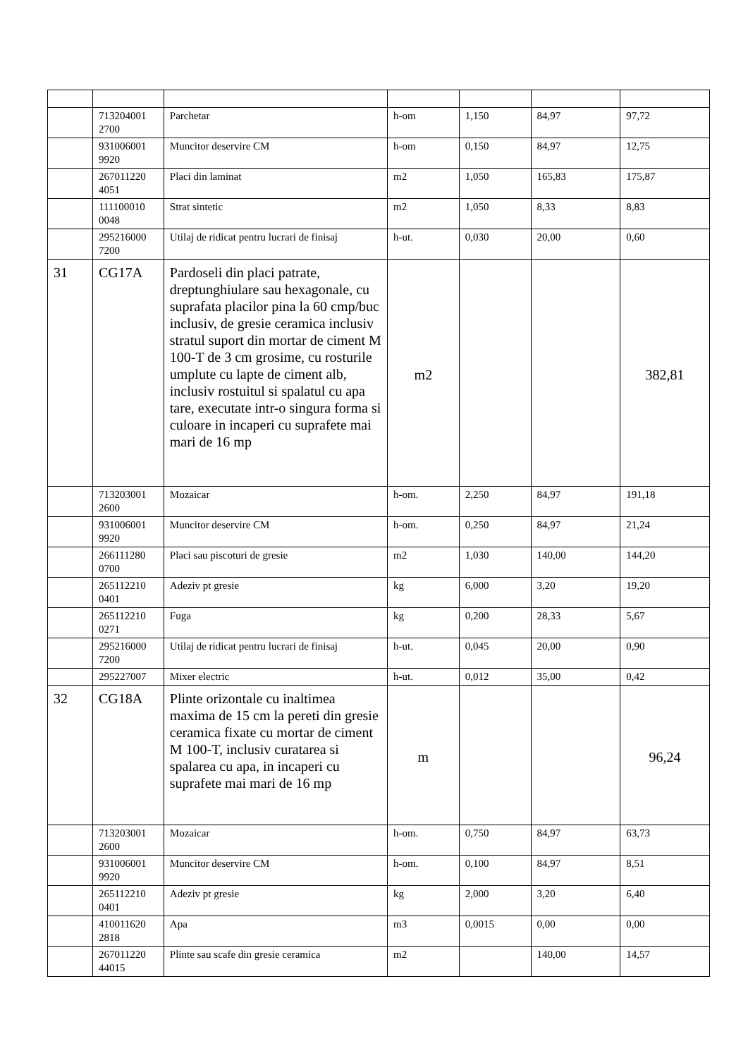| | 713204001 2700 | Parchetar | h-om | 1,150 | 84,97 | 97,72 |
| | 931006001 9920 | Muncitor deservire CM | h-om | 0,150 | 84,97 | 12,75 |
| | 267011220 4051 | Placi din laminat | m2 | 1,050 | 165,83 | 175,87 |
| | 111100010 0048 | Strat sintetic | m2 | 1,050 | 8,33 | 8,83 |
| | 295216000 7200 | Utilaj de ridicat pentru lucrari de finisaj | h-ut. | 0,030 | 20,00 | 0,60 |
| 31 | CG17A | Pardoseli din placi patrate, dreptunghiulare sau hexagonale, cu suprafata placilor pina la 60 cmp/buc inclusiv, de gresie ceramica inclusiv stratul suport din mortar de ciment M 100-T de 3 cm grosime, cu rosturile umplute cu lapte de ciment alb, inclusiv rostuitul si spalatul cu apa tare, executate intr-o singura forma si culoare in incaperi cu suprafete mai mari de 16 mp | m2 | | | 382,81 |
| | 713203001 2600 | Mozaicar | h-om. | 2,250 | 84,97 | 191,18 |
| | 931006001 9920 | Muncitor deservire CM | h-om. | 0,250 | 84,97 | 21,24 |
| | 266111280 0700 | Placi sau piscoturi de gresie | m2 | 1,030 | 140,00 | 144,20 |
| | 265112210 0401 | Adeziv pt gresie | kg | 6,000 | 3,20 | 19,20 |
| | 265112210 0271 | Fuga | kg | 0,200 | 28,33 | 5,67 |
| | 295216000 7200 | Utilaj de ridicat pentru lucrari de finisaj | h-ut. | 0,045 | 20,00 | 0,90 |
| | 295227007 | Mixer electric | h-ut. | 0,012 | 35,00 | 0,42 |
| 32 | CG18A | Plinte orizontale cu inaltimea maxima de 15 cm la pereti din gresie ceramica fixate cu mortar de ciment M 100-T, inclusiv curatarea si spalarea cu apa, in incaperi cu suprafete mai mari de 16 mp | m | | | 96,24 |
| | 713203001 2600 | Mozaicar | h-om. | 0,750 | 84,97 | 63,73 |
| | 931006001 9920 | Muncitor deservire CM | h-om. | 0,100 | 84,97 | 8,51 |
| | 265112210 0401 | Adeziv pt gresie | kg | 2,000 | 3,20 | 6,40 |
| | 410011620 2818 | Apa | m3 | 0,0015 | 0,00 | 0,00 |
| | 267011220 44015 | Plinte sau scafe din gresie ceramica | m2 | | 140,00 | 14,57 |